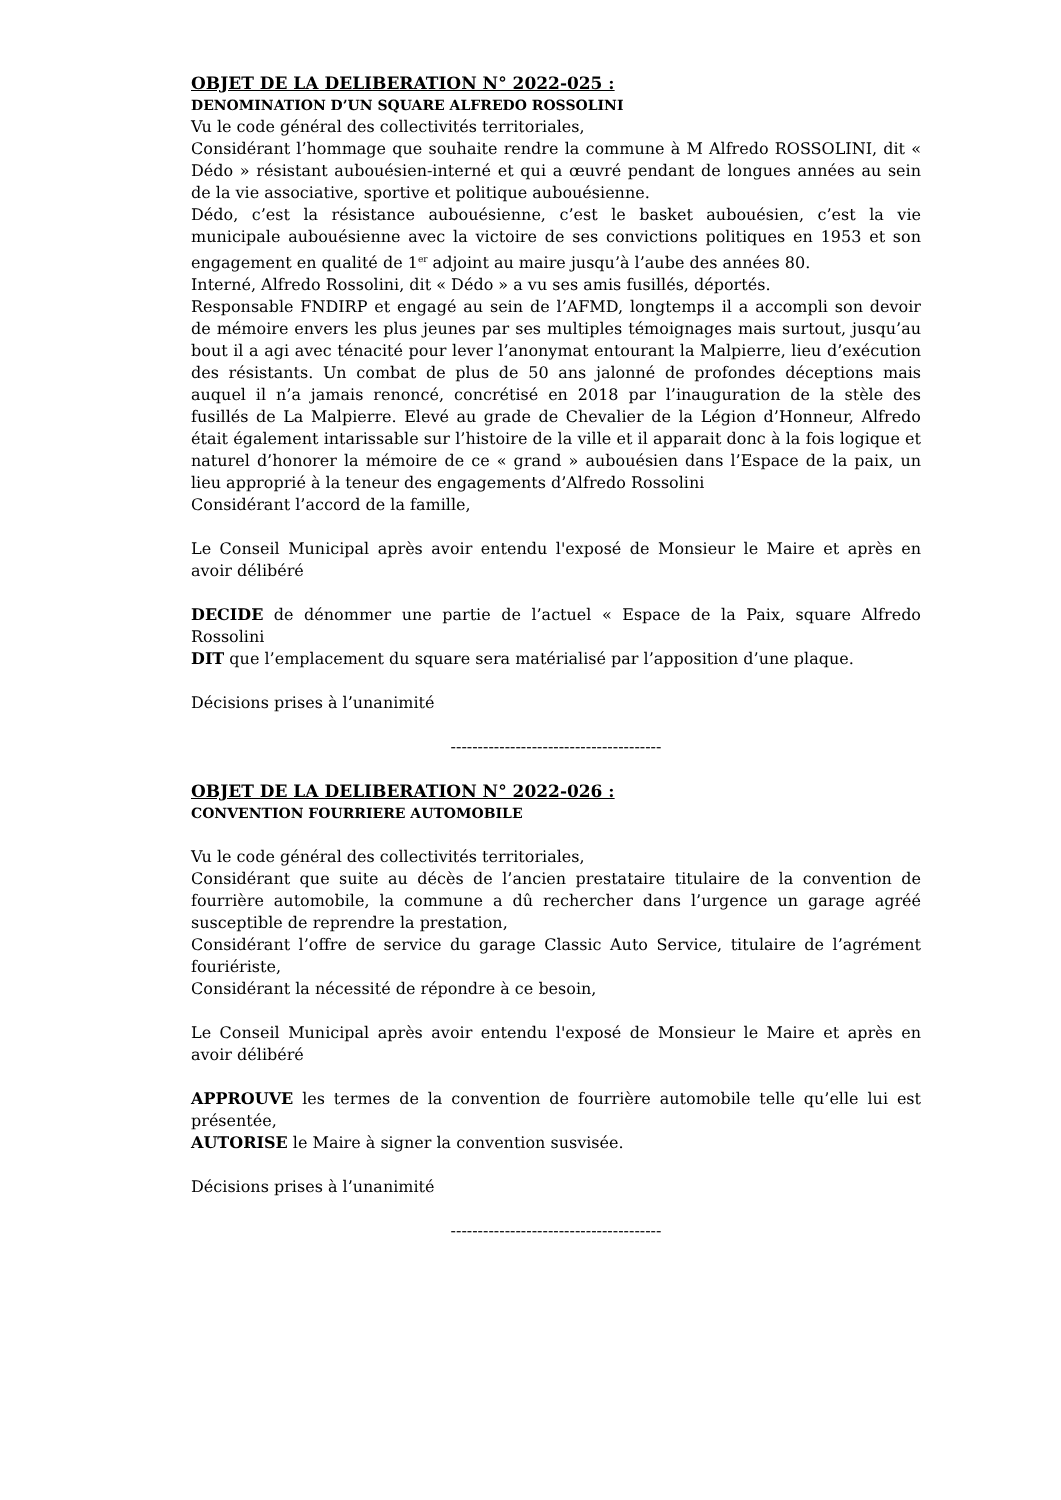OBJET DE LA DELIBERATION N° 2022-025 :
DENOMINATION D’UN SQUARE ALFREDO ROSSOLINI
Vu le code général des collectivités territoriales,
Considérant l’hommage que souhaite rendre la commune à M Alfredo ROSSOLINI, dit « Dédo » résistant aubouésien-interné et qui a œuvré pendant de longues années au sein de la vie associative, sportive et politique aubouésienne.
Dédo, c’est la résistance aubouésienne, c’est le basket aubouésien, c’est la vie municipale aubouésienne avec la victoire de ses convictions politiques en 1953 et son engagement en qualité de 1<sup>er</sup> adjoint au maire jusqu’à l’aube des années 80.
Interné, Alfredo Rossolini, dit « Dédo » a vu ses amis fusillés, déportés.
Responsable FNDIRP et engagé au sein de l’AFMD, longtemps il a accompli son devoir de mémoire envers les plus jeunes par ses multiples témoignages mais surtout, jusqu’au bout il a agi avec ténacité pour lever l’anonymat entourant la Malpierre, lieu d’exécution des résistants. Un combat de plus de 50 ans jalonné de profondes déceptions mais auquel il n’a jamais renoncé, concrétisé en 2018 par l’inauguration de la stèle des fusillés de La Malpierre. Elevé au grade de Chevalier de la Légion d’Honneur, Alfredo était également intarissable sur l’histoire de la ville et il apparait donc à la fois logique et naturel d’honorer la mémoire de ce « grand » aubouésien dans l’Espace de la paix, un lieu approprié à la teneur des engagements d’Alfredo Rossolini
Considérant l’accord de la famille,
Le Conseil Municipal après avoir entendu l'exposé de Monsieur le Maire et après en avoir délibéré
DECIDE de dénommer une partie de l’actuel « Espace de la Paix, square Alfredo Rossolini
DIT que l’emplacement du square sera matérialisé par l’apposition d’une plaque.
Décisions prises à l’unanimité
---------------------------------------
OBJET DE LA DELIBERATION N° 2022-026 :
CONVENTION FOURRIERE AUTOMOBILE
Vu le code général des collectivités territoriales,
Considérant que suite au décès de l’ancien prestataire titulaire de la convention de fourrière automobile, la commune a dû rechercher dans l’urgence un garage agréé susceptible de reprendre la prestation,
Considérant l’offre de service du garage Classic Auto Service, titulaire de l’agrément fouriériste,
Considérant la nécessité de répondre à ce besoin,
Le Conseil Municipal après avoir entendu l'exposé de Monsieur le Maire et après en avoir délibéré
APPROUVE les termes de la convention de fourrière automobile telle qu’elle lui est présentée,
AUTORISE le Maire à signer la convention susvisée.
Décisions prises à l’unanimité
---------------------------------------